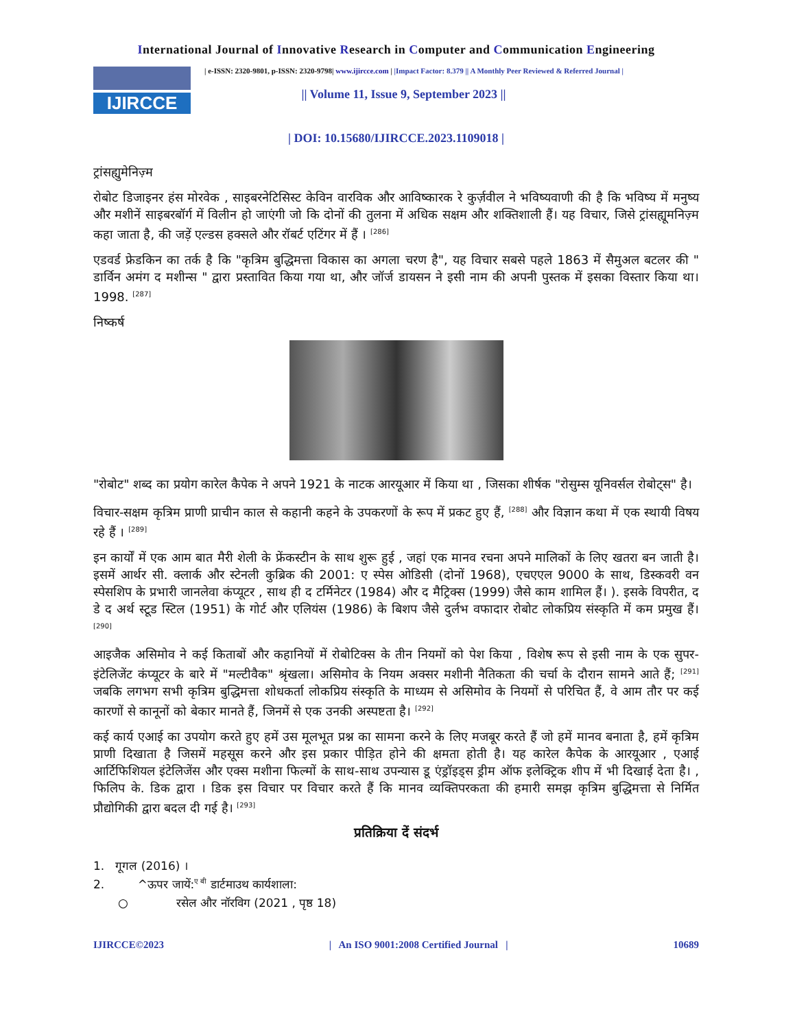International Journal of Innovative Research in Computer and Communication Engineering
IJIRCCE
| e-ISSN: 2320-9801, p-ISSN: 2320-9798| www.ijircce.com | |Impact Factor: 8.379 || A Monthly Peer Reviewed & Referred Journal |
|| Volume 11, Issue 9, September 2023 ||
| DOI: 10.15680/IJIRCCE.2023.1109018 |
ट्रांसह्युमेनिज़्म
रोबोट डिजाइनर हंस मोरवेक , साइबरनेटिसिस्ट केविन वारविक और आविष्कारक रे कुर्ज़वील ने भविष्यवाणी की है कि भविष्य में मनुष्य और मशीनें साइबरबॉर्ग में विलीन हो जाएंगी जो कि दोनों की तुलना में अधिक सक्षम और शक्तिशाली हैं। यह विचार, जिसे ट्रांसह्यूमनिज़्म कहा जाता है, की जड़ें एल्डस हक्सले और रॉबर्ट एटिंगर में हैं । <sup>[286]</sup>
एडवर्ड फ्रेडकिन का तर्क है कि "कृत्रिम बुद्धिमत्ता विकास का अगला चरण है", यह विचार सबसे पहले 1863 में सैमुअल बटलर की " डार्विन अमंग द मशीन्स " द्वारा प्रस्तावित किया गया था, और जॉर्ज डायसन ने इसी नाम की अपनी पुस्तक में इसका विस्तार किया था। 1998. <sup>[287]</sup>
निष्कर्ष
"रोबोट" शब्द का प्रयोग कारेल कैपेक ने अपने 1921 के नाटक आरयूआर में किया था , जिसका शीर्षक "रोसुम्स यूनिवर्सल रोबोट्स" है।
विचार-सक्षम कृत्रिम प्राणी प्राचीन काल से कहानी कहने के उपकरणों के रूप में प्रकट हुए हैं, <sup>[288]</sup> और विज्ञान कथा में एक स्थायी विषय रहे हैं । <sup>[289]</sup>
इन कार्यों में एक आम बात मैरी शेली के फ्रेंकस्टीन के साथ शुरू हुई , जहां एक मानव रचना अपने मालिकों के लिए खतरा बन जाती है। इसमें आर्थर सी. क्लार्क और स्टेनली कुब्रिक की 2001: ए स्पेस ओडिसी (दोनों 1968), एचएएल 9000 के साथ, डिस्कवरी वन स्पेसशिप के प्रभारी जानलेवा कंप्यूटर , साथ ही द टर्मिनेटर (1984) और द मैट्रिक्स (1999) जैसे काम शामिल हैं। ). इसके विपरीत, द डे द अर्थ स्टूड स्टिल (1951) के गोर्ट और एलियंस (1986) के बिशप जैसे दुर्लभ वफादार रोबोट लोकप्रिय संस्कृति में कम प्रमुख हैं। <sup>[290]</sup>
आइजैक असिमोव ने कई किताबों और कहानियों में रोबोटिक्स के तीन नियमों को पेश किया , विशेष रूप से इसी नाम के एक सुपर-इंटेलिजेंट कंप्यूटर के बारे में "मल्टीवैक" श्रृंखला। असिमोव के नियम अक्सर मशीनी नैतिकता की चर्चा के दौरान सामने आते हैं; <sup>[291]</sup> जबकि लगभग सभी कृत्रिम बुद्धिमत्ता शोधकर्ता लोकप्रिय संस्कृति के माध्यम से असिमोव के नियमों से परिचित हैं, वे आम तौर पर कई कारणों से कानूनों को बेकार मानते हैं, जिनमें से एक उनकी अस्पष्टता है। <sup>[292]</sup>
कई कार्य एआई का उपयोग करते हुए हमें उस मूलभूत प्रश्न का सामना करने के लिए मजबूर करते हैं जो हमें मानव बनाता है, हमें कृत्रिम प्राणी दिखाता है जिसमें महसूस करने और इस प्रकार पीड़ित होने की क्षमता होती है। यह कारेल कैपेक के आरयूआर , एआई आर्टिफिशियल इंटेलिजेंस और एक्स मशीना फिल्मों के साथ-साथ उपन्यास डू एंड्रॉइड्स ड्रीम ऑफ इलेक्ट्रिक शीप में भी दिखाई देता है। , फिलिप के. डिक द्वारा । डिक इस विचार पर विचार करते हैं कि मानव व्यक्तिपरकता की हमारी समझ कृत्रिम बुद्धिमत्ता से निर्मित प्रौद्योगिकी द्वारा बदल दी गई है। <sup>[293]</sup>
प्रतिक्रिया दें संदर्भ
1. गूगल (2016) ।
2. ^ऊपर जायें:<sup>ए बी</sup> डार्टमाउथ कार्यशाला:
○ रसेल और नॉरविग (2021 , पृष्ठ 18)
IJIRCCE©2023 | An ISO 9001:2008 Certified Journal | 10689